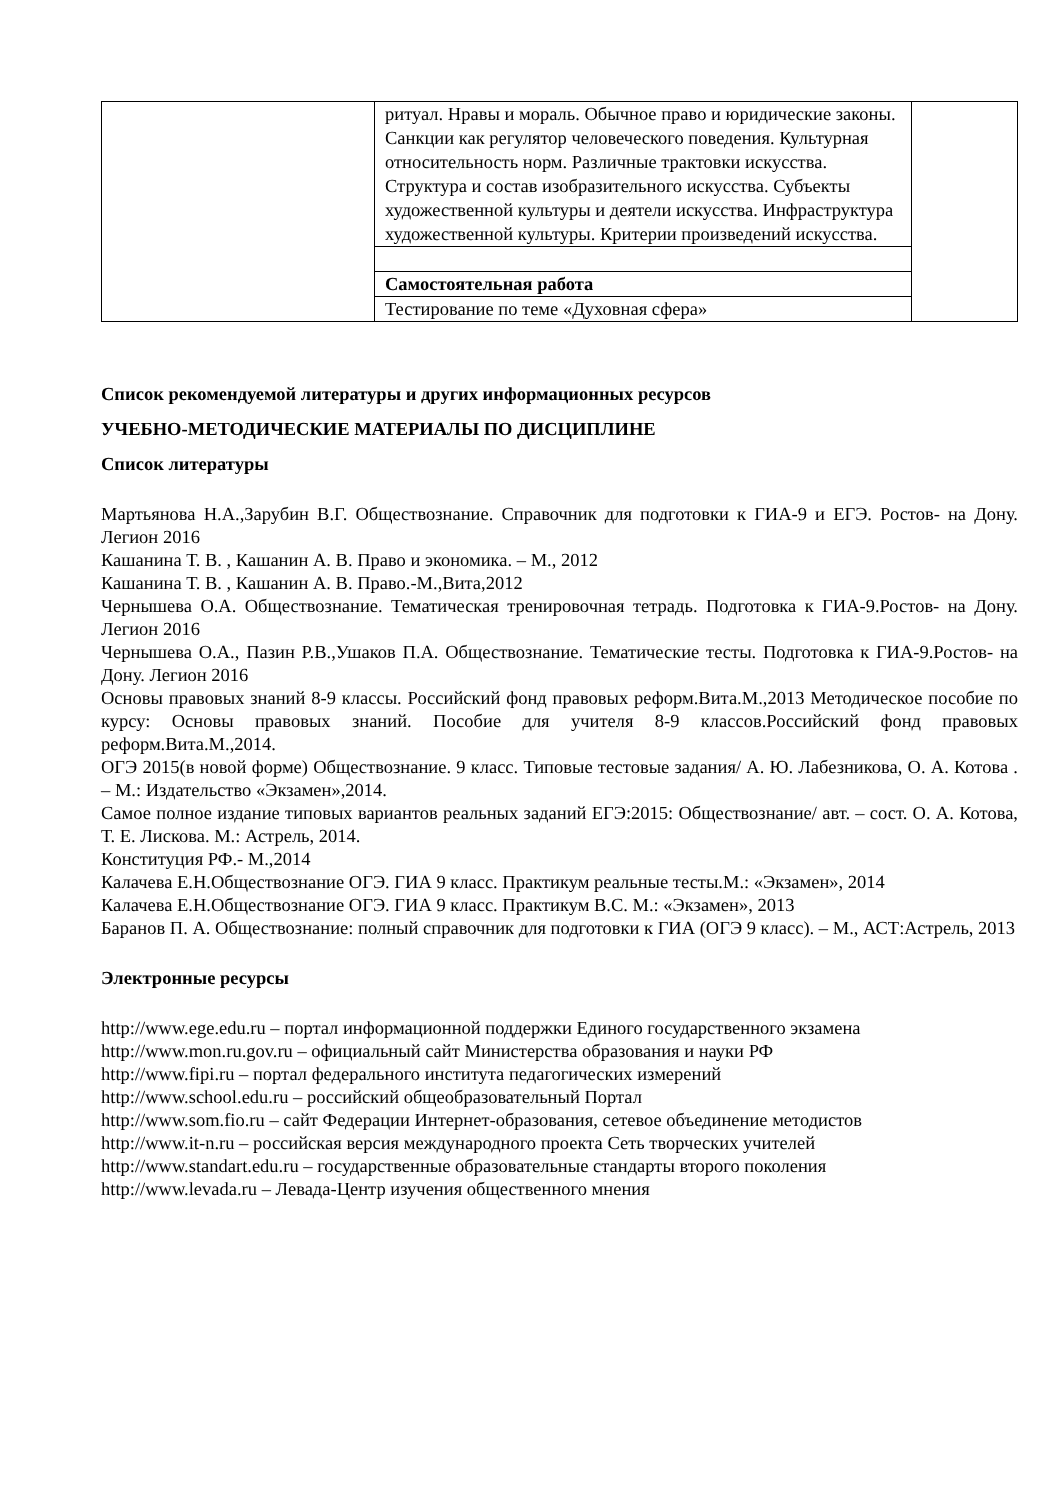| | ритуал. Нравы и мораль. Обычное право и юридические законы. Санкции как регулятор человеческого поведения. Культурная относительность норм. Различные трактовки искусства. Структура и состав изобразительного искусства. Субъекты художественной культуры и деятели искусства. Инфраструктура художественной культуры. Критерии произведений искусства. | |
| | Самостоятельная работа | |
| | Тестирование по теме «Духовная сфера» | |
Список рекомендуемой литературы и других информационных ресурсов
УЧЕБНО-МЕТОДИЧЕСКИЕ МАТЕРИАЛЫ ПО ДИСЦИПЛИНЕ
Список литературы
Мартьянова Н.А.,Зарубин В.Г. Обществознание. Справочник для подготовки к ГИА-9 и ЕГЭ. Ростов- на Дону. Легион 2016
Кашанина Т. В. , Кашанин А. В. Право и экономика. – М., 2012
Кашанина Т. В. , Кашанин А. В. Право.-М.,Вита,2012
Чернышева О.А. Обществознание. Тематическая тренировочная тетрадь. Подготовка к ГИА-9.Ростов- на Дону. Легион 2016
Чернышева О.А., Пазин Р.В.,Ушаков П.А. Обществознание. Тематические тесты. Подготовка к ГИА-9.Ростов- на Дону. Легион 2016
Основы правовых знаний 8-9 классы. Российский фонд правовых реформ.Вита.М.,2013 Методическое пособие по курсу: Основы правовых знаний. Пособие для учителя 8-9 классов.Российский фонд правовых реформ.Вита.М.,2014.
ОГЭ 2015(в новой форме) Обществознание. 9 класс. Типовые тестовые задания/ А. Ю. Лабезникова, О. А. Котова . – М.: Издательство «Экзамен»,2014.
Самое полное издание типовых вариантов реальных заданий ЕГЭ:2015: Обществознание/ авт. – сост. О. А. Котова, Т. Е. Лискова. М.: Астрель, 2014.
Конституция РФ.- М.,2014
Калачева Е.Н.Обществознание ОГЭ. ГИА 9 класс. Практикум реальные тесты.М.: «Экзамен», 2014
Калачева Е.Н.Обществознание ОГЭ. ГИА 9 класс. Практикум В.С. М.: «Экзамен», 2013
Баранов П. А. Обществознание: полный справочник для подготовки к ГИА (ОГЭ 9 класс). – М., АСТ:Астрель, 2013
Электронные ресурсы
http://www.ege.edu.ru – портал информационной поддержки Единого государственного экзамена
http://www.mon.ru.gov.ru – официальный сайт Министерства образования и науки РФ
http://www.fipi.ru – портал федерального института педагогических измерений
http://www.school.edu.ru – российский общеобразовательный Портал
http://www.som.fio.ru – сайт Федерации Интернет-образования, сетевое объединение методистов
http://www.it-n.ru – российская версия международного проекта Сеть творческих учителей
http://www.standart.edu.ru – государственные образовательные стандарты второго поколения
http://www.levada.ru – Левада-Центр изучения общественного мнения